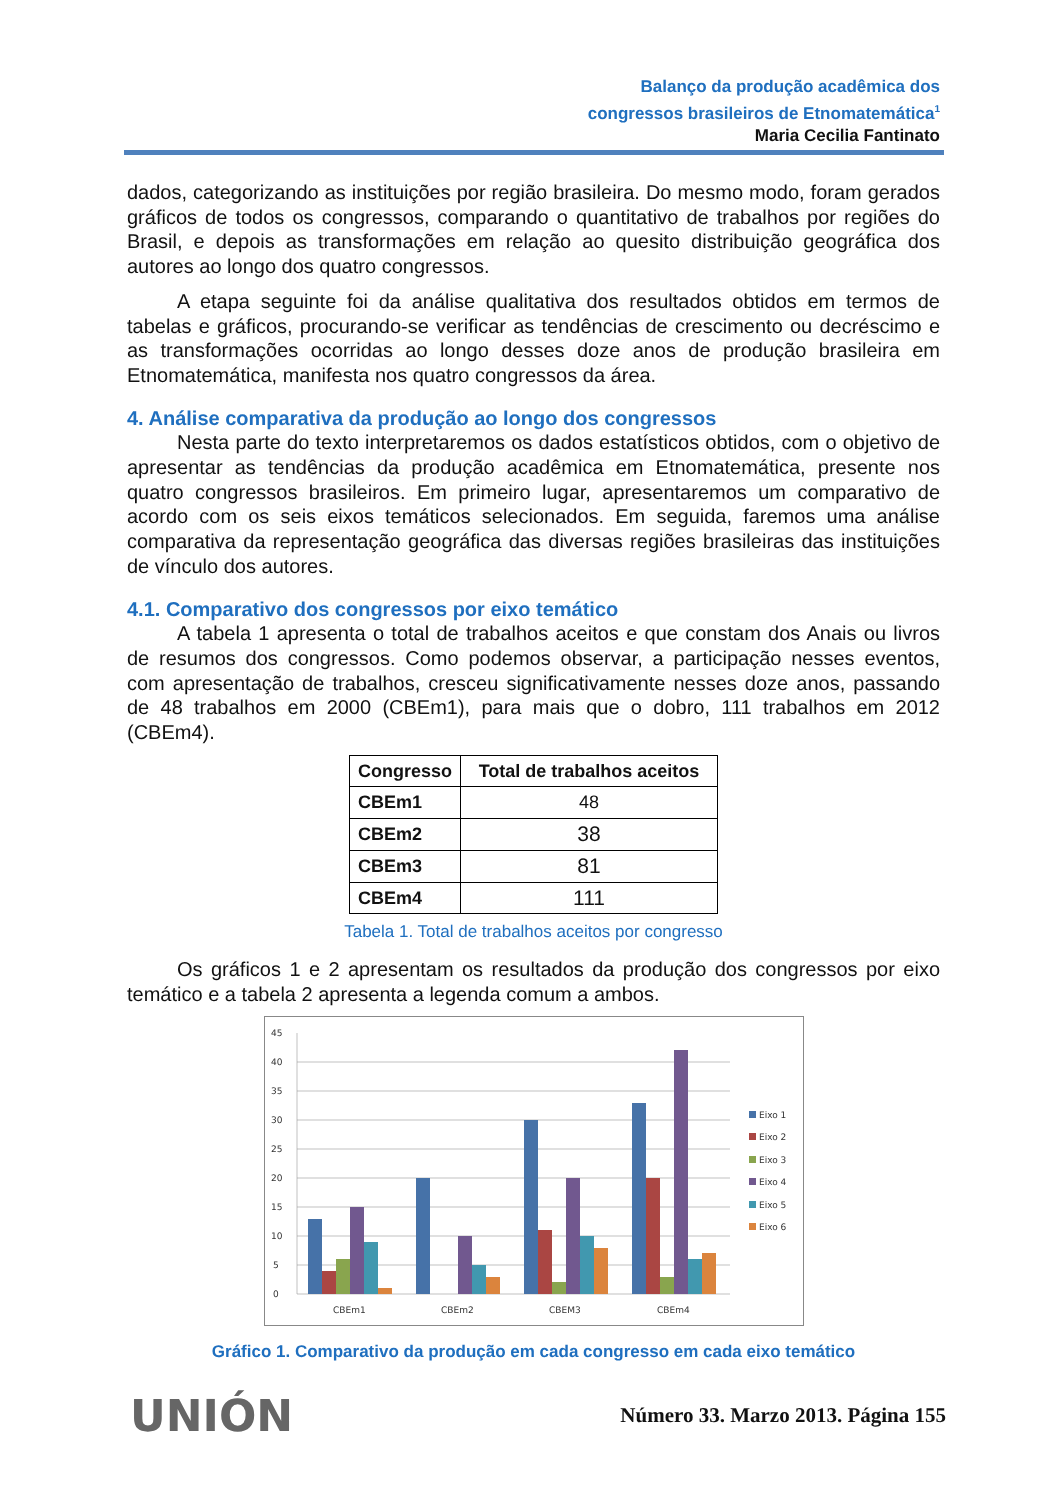Balanço da produção acadêmica dos
congressos brasileiros de Etnomatemática<sup>1</sup>
Maria Cecilia Fantinato
dados, categorizando as instituições por região brasileira. Do mesmo modo, foram gerados gráficos de todos os congressos, comparando o quantitativo de trabalhos por regiões do Brasil, e depois as transformações em relação ao quesito distribuição geográfica dos autores ao longo dos quatro congressos.
A etapa seguinte foi da análise qualitativa dos resultados obtidos em termos de tabelas e gráficos, procurando-se verificar as tendências de crescimento ou decréscimo e as transformações ocorridas ao longo desses doze anos de produção brasileira em Etnomatemática, manifesta nos quatro congressos da área.
4. Análise comparativa da produção ao longo dos congressos
Nesta parte do texto interpretaremos os dados estatísticos obtidos, com o objetivo de apresentar as tendências da produção acadêmica em Etnomatemática, presente nos quatro congressos brasileiros. Em primeiro lugar, apresentaremos um comparativo de acordo com os seis eixos temáticos selecionados. Em seguida, faremos uma análise comparativa da representação geográfica das diversas regiões brasileiras das instituições de vínculo dos autores.
4.1. Comparativo dos congressos por eixo temático
A tabela 1 apresenta o total de trabalhos aceitos e que constam dos Anais ou livros de resumos dos congressos. Como podemos observar, a participação nesses eventos, com apresentação de trabalhos, cresceu significativamente nesses doze anos, passando de 48 trabalhos em 2000 (CBEm1), para mais que o dobro, 111 trabalhos em 2012 (CBEm4).
| Congresso | Total de trabalhos aceitos |
| --- | --- |
| CBEm1 | 48 |
| CBEm2 | 38 |
| CBEm3 | 81 |
| CBEm4 | 111 |
Tabela 1. Total de trabalhos aceitos por congresso
Os gráficos 1 e 2 apresentam os resultados da produção dos congressos por eixo temático e a tabela 2 apresenta a legenda comum a ambos.
0
5
10
15
20
25
30
35
40
45
CBEm1
CBEm2
CBEM3
CBEm4
Eixo 1
Eixo 2
Eixo 3
Eixo 4
Eixo 5
Eixo 6
Gráfico 1. Comparativo da produção em cada congresso em cada eixo temático
UNIÓN
Número 33. Marzo 2013. Página 155